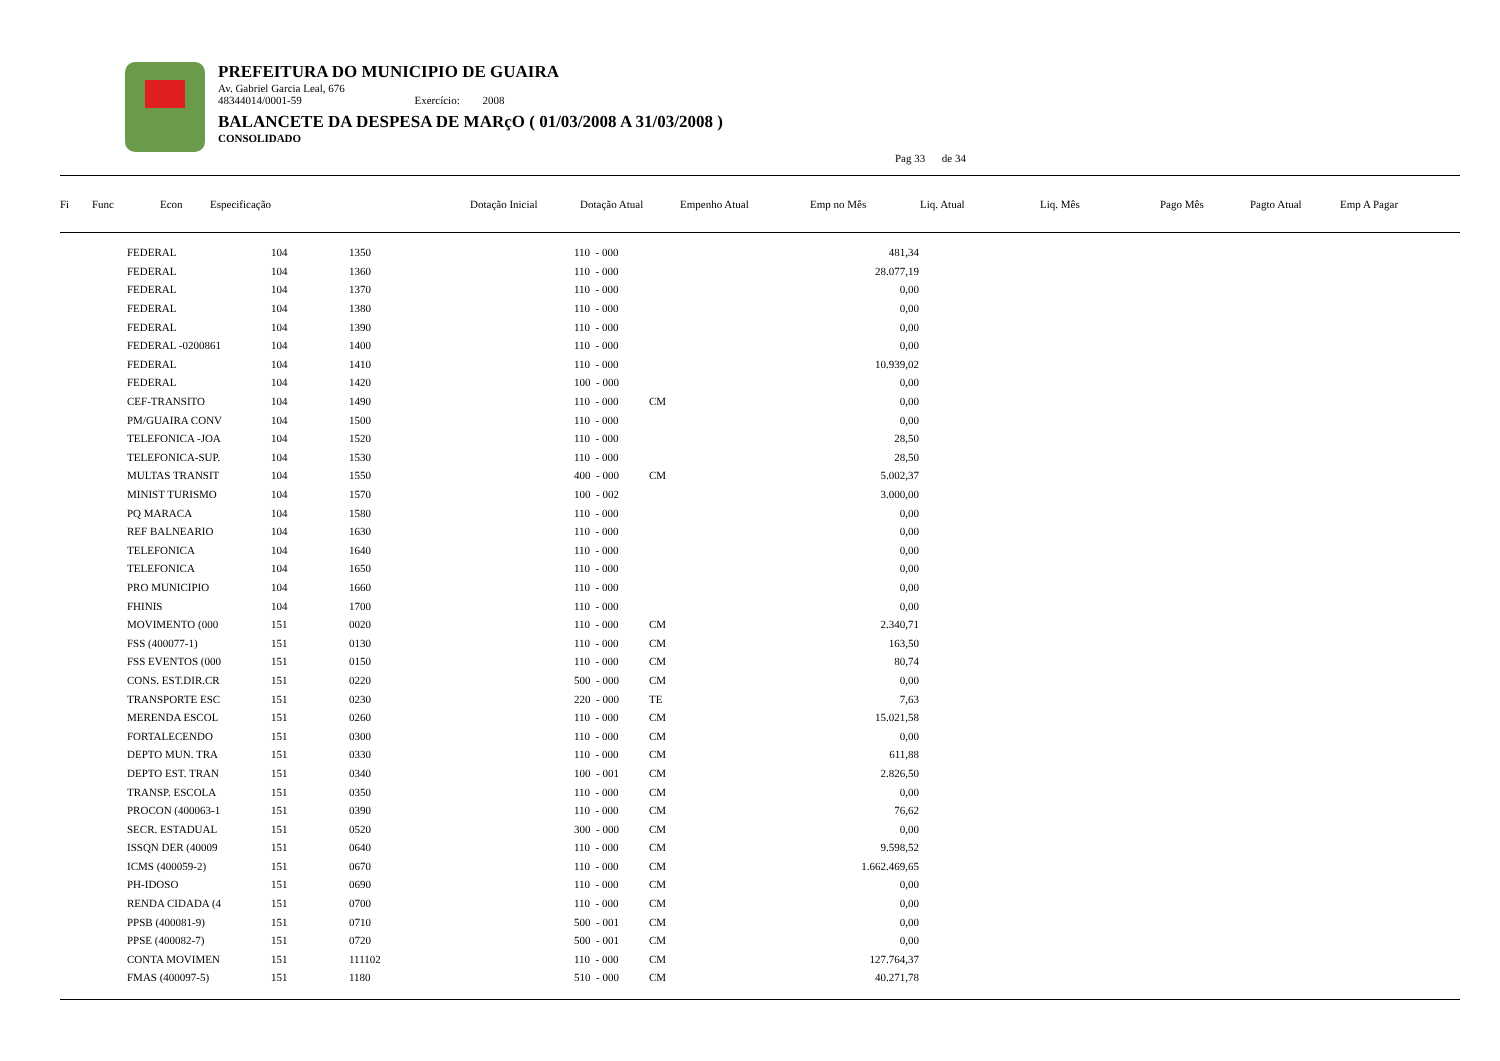PREFEITURA DO MUNICIPIO DE GUAIRA
Av. Gabriel Garcia Leal, 676
48344014/0001-59 Exercício: 2008
BALANCETE DA DESPESA DE MARçO ( 01/03/2008 A 31/03/2008 )
CONSOLIDADO
Pag 33 de 34
| Fi | Func | Econ | Especificação | Dotação Inicial | Dotação Atual | Empenho Atual | Emp no Mês | Liq. Atual | Liq. Mês | Pago Mês | Pagto Atual | Emp A Pagar |
| --- | --- | --- | --- | --- | --- | --- | --- | --- | --- | --- | --- | --- |
| FEDERAL | 104 | 1350 | 110 - 000 | | 481,34 |
| FEDERAL | 104 | 1360 | 110 - 000 | | 28.077,19 |
| FEDERAL | 104 | 1370 | 110 - 000 | | 0,00 |
| FEDERAL | 104 | 1380 | 110 - 000 | | 0,00 |
| FEDERAL | 104 | 1390 | 110 - 000 | | 0,00 |
| FEDERAL -0200861 | 104 | 1400 | 110 - 000 | | 0,00 |
| FEDERAL | 104 | 1410 | 110 - 000 | | 10.939,02 |
| FEDERAL | 104 | 1420 | 100 - 000 | | 0,00 |
| CEF-TRANSITO | 104 | 1490 | 110 - 000 | CM | 0,00 |
| PM/GUAIRA CONV | 104 | 1500 | 110 - 000 | | 0,00 |
| TELEFONICA -JOA | 104 | 1520 | 110 - 000 | | 28,50 |
| TELEFONICA-SUP. | 104 | 1530 | 110 - 000 | | 28,50 |
| MULTAS TRANSIT | 104 | 1550 | 400 - 000 | CM | 5.002,37 |
| MINIST TURISMO | 104 | 1570 | 100 - 002 | | 3.000,00 |
| PQ MARACA | 104 | 1580 | 110 - 000 | | 0,00 |
| REF BALNEARIO | 104 | 1630 | 110 - 000 | | 0,00 |
| TELEFONICA | 104 | 1640 | 110 - 000 | | 0,00 |
| TELEFONICA | 104 | 1650 | 110 - 000 | | 0,00 |
| PRO MUNICIPIO | 104 | 1660 | 110 - 000 | | 0,00 |
| FHINIS | 104 | 1700 | 110 - 000 | | 0,00 |
| MOVIMENTO (000 | 151 | 0020 | 110 - 000 | CM | 2.340,71 |
| FSS (400077-1) | 151 | 0130 | 110 - 000 | CM | 163,50 |
| FSS EVENTOS (000 | 151 | 0150 | 110 - 000 | CM | 80,74 |
| CONS. EST.DIR.CR | 151 | 0220 | 500 - 000 | CM | 0,00 |
| TRANSPORTE ESC | 151 | 0230 | 220 - 000 | TE | 7,63 |
| MERENDA ESCOL | 151 | 0260 | 110 - 000 | CM | 15.021,58 |
| FORTALECENDO | 151 | 0300 | 110 - 000 | CM | 0,00 |
| DEPTO MUN. TRA | 151 | 0330 | 110 - 000 | CM | 611,88 |
| DEPTO EST. TRAN | 151 | 0340 | 100 - 001 | CM | 2.826,50 |
| TRANSP. ESCOLA | 151 | 0350 | 110 - 000 | CM | 0,00 |
| PROCON (400063-1 | 151 | 0390 | 110 - 000 | CM | 76,62 |
| SECR. ESTADUAL | 151 | 0520 | 300 - 000 | CM | 0,00 |
| ISSQN DER (40009 | 151 | 0640 | 110 - 000 | CM | 9.598,52 |
| ICMS (400059-2) | 151 | 0670 | 110 - 000 | CM | 1.662.469,65 |
| PH-IDOSO | 151 | 0690 | 110 - 000 | CM | 0,00 |
| RENDA CIDADA (4 | 151 | 0700 | 110 - 000 | CM | 0,00 |
| PPSB (400081-9) | 151 | 0710 | 500 - 001 | CM | 0,00 |
| PPSE (400082-7) | 151 | 0720 | 500 - 001 | CM | 0,00 |
| CONTA MOVIMEN | 151 | 111102 | 110 - 000 | CM | 127.764,37 |
| FMAS (400097-5) | 151 | 1180 | 510 - 000 | CM | 40.271,78 |